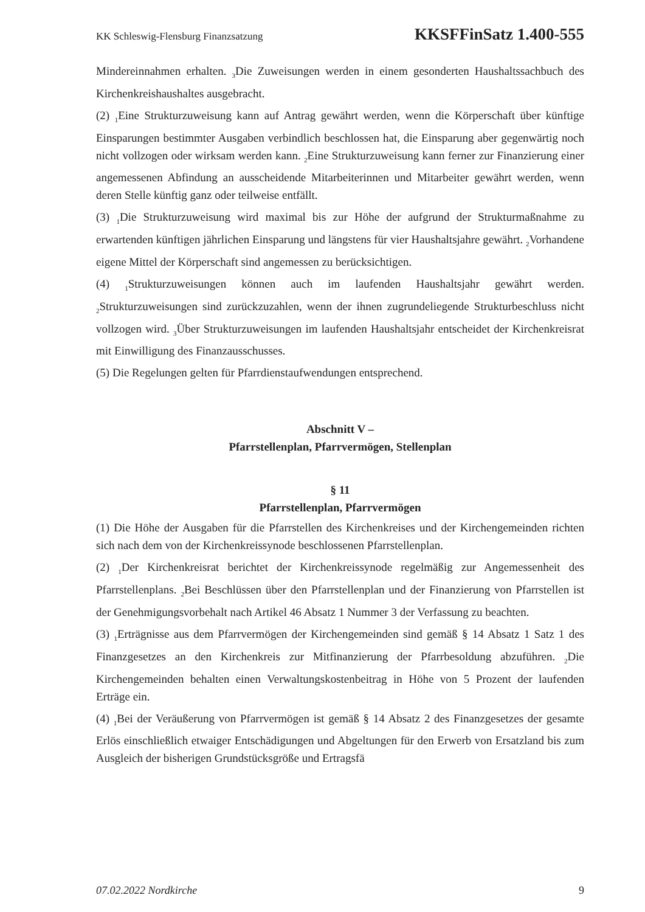KK Schleswig-Flensburg Finanzsatzung KKSFFinSatz 1.400-555
Mindereinnahmen erhalten. <sub>3</sub>Die Zuweisungen werden in einem gesonderten Haushalts­sachbuch des Kirchenkreishaushaltes ausgebracht.
(2) <sub>1</sub>Eine Strukturzuweisung kann auf Antrag gewährt werden, wenn die Körperschaft über künftige Einsparungen bestimmter Ausgaben verbindlich beschlossen hat, die Einsparung aber gegenwärtig noch nicht vollzogen oder wirksam werden kann. <sub>2</sub>Eine Strukturzuwei­sung kann ferner zur Finanzierung einer angemessenen Abfindung an ausscheidende Mit­arbeiterinnen und Mitarbeiter gewährt werden, wenn deren Stelle künftig ganz oder teil­weise entfällt.
(3) <sub>1</sub>Die Strukturzuweisung wird maximal bis zur Höhe der aufgrund der Strukturmaß­nahme zu erwartenden künftigen jährlichen Einsparung und längstens für vier Haushalts­jahre gewährt. <sub>2</sub>Vorhandene eigene Mittel der Körperschaft sind angemessen zu berück­sichtigen.
(4) <sub>1</sub>Strukturzuweisungen können auch im laufenden Haushaltsjahr gewährt werden. <sub>2</sub>Strukturzuweisungen sind zurückzuzahlen, wenn der ihnen zugrundeliegende Struktur­beschluss nicht vollzogen wird. <sub>3</sub>Über Strukturzuweisungen im laufenden Haushaltsjahr entscheidet der Kirchenkreisrat mit Einwilligung des Finanzausschusses.
(5) Die Regelungen gelten für Pfarrdienstaufwendungen entsprechend.
Abschnitt V –
Pfarrstellenplan, Pfarrvermögen, Stellenplan
§ 11
Pfarrstellenplan, Pfarrvermögen
(1) Die Höhe der Ausgaben für die Pfarrstellen des Kirchenkreises und der Kirchenge­meinden richten sich nach dem von der Kirchenkreissynode beschlossenen Pfarrstellen­plan.
(2) <sub>1</sub>Der Kirchenkreisrat berichtet der Kirchenkreissynode regelmäßig zur Angemessen­heit des Pfarrstellenplans. <sub>2</sub>Bei Beschlüssen über den Pfarrstellenplan und der Finanzierung von Pfarrstellen ist der Genehmigungsvorbehalt nach Artikel 46 Absatz 1 Nummer 3 der Verfassung zu beachten.
(3) <sub>1</sub>Erträgnisse aus dem Pfarrvermögen der Kirchengemeinden sind gemäß § 14 Absatz 1 Satz 1 des Finanzgesetzes an den Kirchenkreis zur Mitfinanzierung der Pfarrbe­soldung abzuführen. <sub>2</sub>Die Kirchengemeinden behalten einen Verwaltungskostenbeitrag in Höhe von 5 Prozent der laufenden Erträge ein.
(4) <sub>1</sub>Bei der Veräußerung von Pfarrvermögen ist gemäß § 14 Absatz 2 des Finanzgesetzes der gesamte Erlös einschließlich etwaiger Entschädigungen und Abgeltungen für den Er­werb von Ersatzland bis zum Ausgleich der bisherigen Grundstücksgröße und Ertragsfä­
07.02.2022 Nordkirche 9